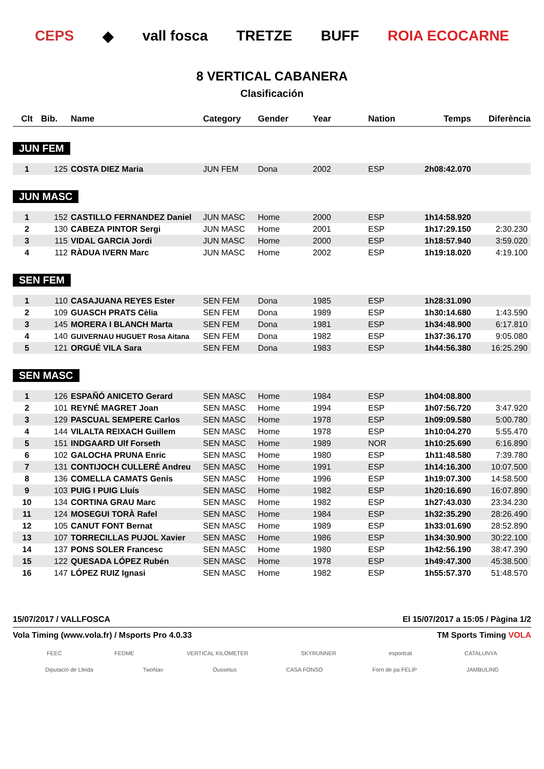CEPS ◆ vall fosca TRETZE BUFF ROIA ECOCARNE
8 VERTICAL CABANERA
Clasificación
| Clt | Bib. | Name | Category | Gender | Year | Nation | Temps | Diferència |
| --- | --- | --- | --- | --- | --- | --- | --- | --- |
| JUN FEM | | | | | | | | |
| 1 | 125 | COSTA DIEZ Maria | JUN FEM | Dona | 2002 | ESP | 2h08:42.070 | |
| JUN MASC | | | | | | | | |
| 1 | 152 | CASTILLO FERNANDEZ Daniel | JUN MASC | Home | 2000 | ESP | 1h14:58.920 | |
| 2 | 130 | CABEZA PINTOR Sergi | JUN MASC | Home | 2001 | ESP | 1h17:29.150 | 2:30.230 |
| 3 | 115 | VIDAL GARCIA Jordi | JUN MASC | Home | 2000 | ESP | 1h18:57.940 | 3:59.020 |
| 4 | 112 | RÀDUA IVERN Marc | JUN MASC | Home | 2002 | ESP | 1h19:18.020 | 4:19.100 |
| SEN FEM | | | | | | | | |
| 1 | 110 | CASAJUANA REYES Ester | SEN FEM | Dona | 1985 | ESP | 1h28:31.090 | |
| 2 | 109 | GUASCH PRATS Cèlia | SEN FEM | Dona | 1989 | ESP | 1h30:14.680 | 1:43.590 |
| 3 | 145 | MORERA I BLANCH Marta | SEN FEM | Dona | 1981 | ESP | 1h34:48.900 | 6:17.810 |
| 4 | 140 | GUIVERNAU HUGUET Rosa Aitana | SEN FEM | Dona | 1982 | ESP | 1h37:36.170 | 9:05.080 |
| 5 | 121 | ORGUÉ VILA Sara | SEN FEM | Dona | 1983 | ESP | 1h44:56.380 | 16:25.290 |
| SEN MASC | | | | | | | | |
| 1 | 126 | ESPAÑÓ ANICETO Gerard | SEN MASC | Home | 1984 | ESP | 1h04:08.800 | |
| 2 | 101 | REYNÉ MAGRET Joan | SEN MASC | Home | 1994 | ESP | 1h07:56.720 | 3:47.920 |
| 3 | 129 | PASCUAL SEMPERE Carlos | SEN MASC | Home | 1978 | ESP | 1h09:09.580 | 5:00.780 |
| 4 | 144 | VILALTA REIXACH Guillem | SEN MASC | Home | 1978 | ESP | 1h10:04.270 | 5:55.470 |
| 5 | 151 | INDGAARD Ulf Forseth | SEN MASC | Home | 1989 | NOR | 1h10:25.690 | 6:16.890 |
| 6 | 102 | GALOCHA PRUNA Enric | SEN MASC | Home | 1980 | ESP | 1h11:48.580 | 7:39.780 |
| 7 | 131 | CONTIJOCH CULLERÉ Andreu | SEN MASC | Home | 1991 | ESP | 1h14:16.300 | 10:07.500 |
| 8 | 136 | COMELLA CAMATS Genís | SEN MASC | Home | 1996 | ESP | 1h19:07.300 | 14:58.500 |
| 9 | 103 | PUIG I PUIG Lluís | SEN MASC | Home | 1982 | ESP | 1h20:16.690 | 16:07.890 |
| 10 | 134 | CORTINA GRAU Marc | SEN MASC | Home | 1982 | ESP | 1h27:43.030 | 23:34.230 |
| 11 | 124 | MOSEGUI TORÀ Rafel | SEN MASC | Home | 1984 | ESP | 1h32:35.290 | 28:26.490 |
| 12 | 105 | CANUT FONT Bernat | SEN MASC | Home | 1989 | ESP | 1h33:01.690 | 28:52.890 |
| 13 | 107 | TORRECILLAS PUJOL Xavier | SEN MASC | Home | 1986 | ESP | 1h34:30.900 | 30:22.100 |
| 14 | 137 | PONS SOLER Francesc | SEN MASC | Home | 1980 | ESP | 1h42:56.190 | 38:47.390 |
| 15 | 122 | QUESADA LÓPEZ Rubén | SEN MASC | Home | 1978 | ESP | 1h49:47.300 | 45:38.500 |
| 16 | 147 | LÓPEZ RUIZ Ignasi | SEN MASC | Home | 1982 | ESP | 1h55:57.370 | 51:48.570 |
15/07/2017 / VALLFOSCA El 15/07/2017 a 15:05 / Pàgina 1/2
Vola Timing (www.vola.fr) / Msports Pro 4.0.33 TM Sports Timing VOLA
FEEC FEDME VERTICAL KILOMETER SKYRUNNER esportcat CATALUNYA
Diputació de Lleida TwoNav Oussetus CASA FONSO Forn de pa FELIP JAMBULING